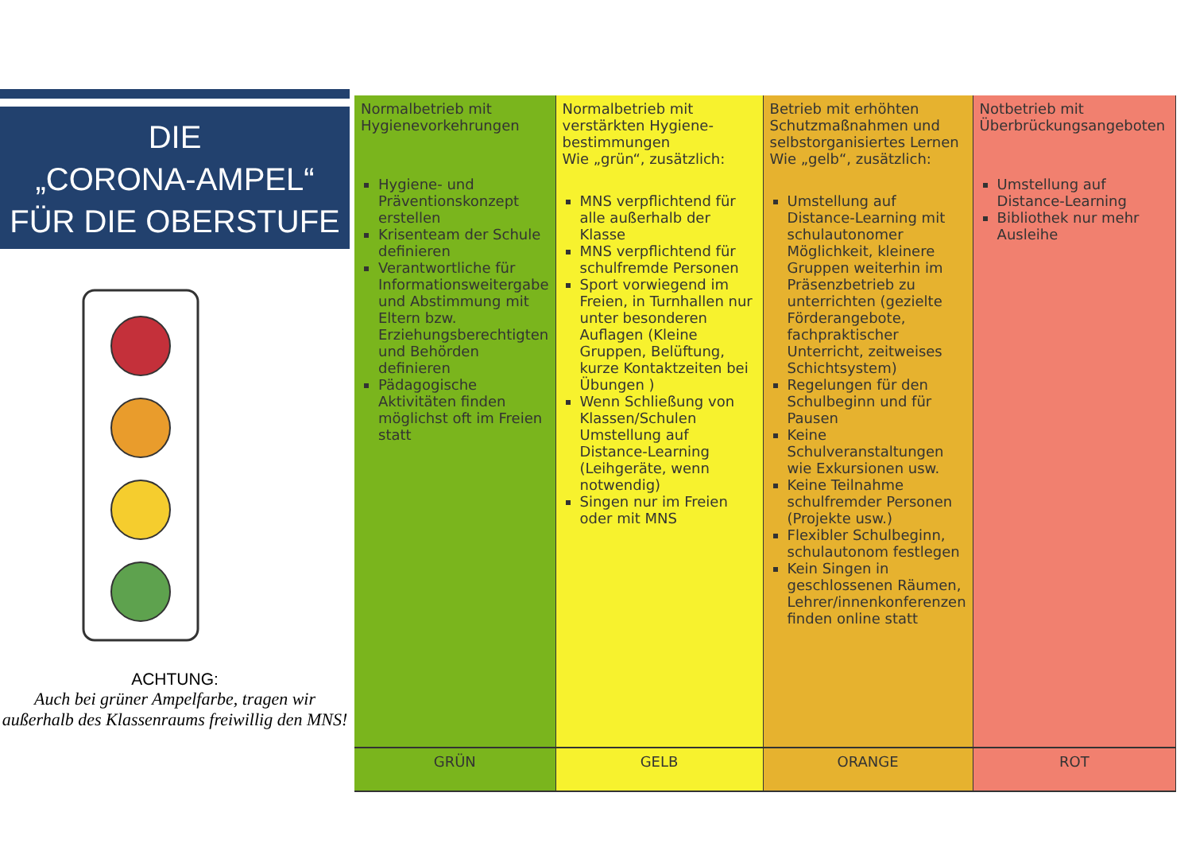DIE
„CORONA-AMPEL“
FÜR DIE OBERSTUFE
ACHTUNG:
Auch bei grüner Ampelfarbe, tragen wir außerhalb des Klassenraums freiwillig den MNS!
| Normalbetrieb mit Hygienevorkehrungen Hygiene- und Präventionskonzept erstellen Krisenteam der Schule definieren Verantwortliche für Informationsweitergabe und Abstimmung mit Eltern bzw. Erziehungsberechtigten und Behörden definieren Pädagogische Aktivitäten finden möglichst oft im Freien statt | Normalbetrieb mit verstärkten Hygiene-bestimmungen Wie „grün“, zusätzlich: MNS verpflichtend für alle außerhalb der Klasse MNS verpflichtend für schulfremde Personen Sport vorwiegend im Freien, in Turnhallen nur unter besonderen Auflagen (Kleine Gruppen, Belüftung, kurze Kontaktzeiten bei Übungen ) Wenn Schließung von Klassen/Schulen Umstellung auf Distance-Learning (Leihgeräte, wenn notwendig) Singen nur im Freien oder mit MNS | Betrieb mit erhöhten Schutzmaßnahmen und selbstorganisiertes Lernen Wie „gelb“, zusätzlich: Umstellung auf Distance-Learning mit schulautonomer Möglichkeit, kleinere Gruppen weiterhin im Präsenzbetrieb zu unterrichten (gezielte Förderangebote, fachpraktischer Unterricht, zeitweises Schichtsystem) Regelungen für den Schulbeginn und für Pausen Keine Schulveranstaltungen wie Exkursionen usw. Keine Teilnahme schulfremder Personen (Projekte usw.) Flexibler Schulbeginn, schulautonom festlegen Kein Singen in geschlossenen Räumen, Lehrer/innenkonferenzen finden online statt | Notbetrieb mit Überbrückungsangeboten Umstellung auf Distance-Learning Bibliothek nur mehr Ausleihe |
| GRÜN | GELB | ORANGE | ROT |